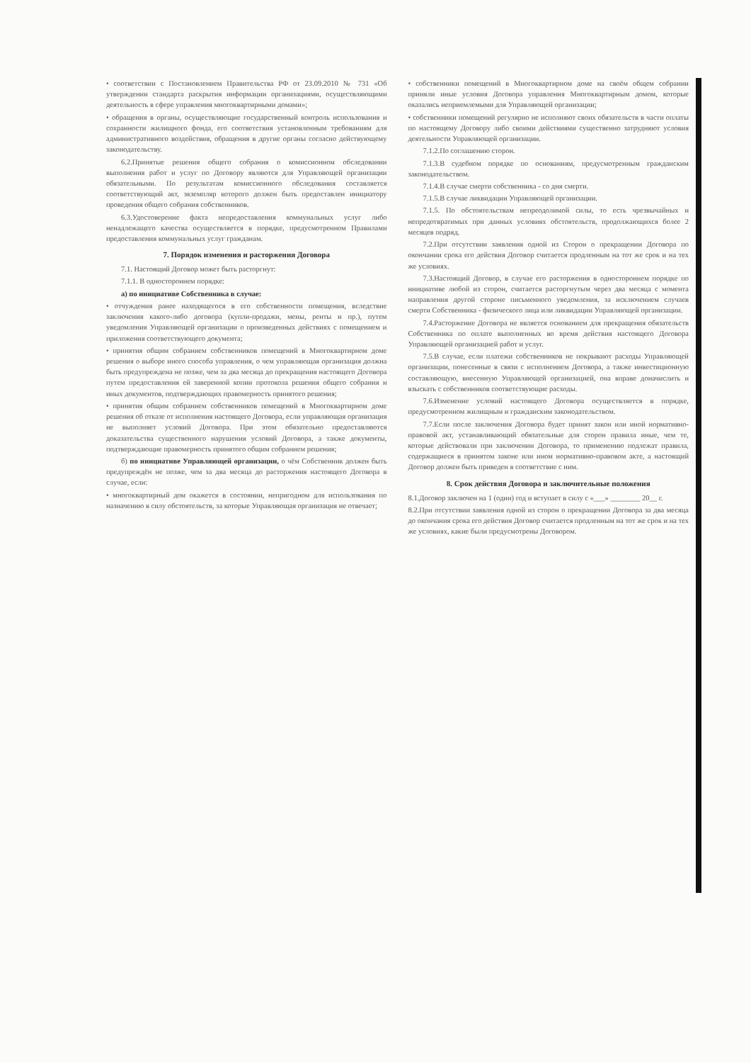• соответствии с Постановлением Правительства РФ от 23.09.2010 № 731 «Об утверждении стандарта раскрытия информации организациями, осуществляющими деятельность в сфере управления многоквартирными домами»;
• обращения в органы, осуществляющие государственный контроль использования и сохранности жилищного фонда, его соответствия установленным требованиям для административного воздействия, обращения в другие органы согласно действующему законодательству.
6.2.Принятые решения общего собрания о комиссионном обследовании выполнения работ и услуг по Договору являются для Управляющей организации обязательными. По результатам комиссионного обследования составляется соответствующий акт, экземпляр которого должен быть предоставлен инициатору проведения общего собрания собственников.
6.3.Удостоверение факта непредоставления коммунальных услуг либо ненадлежащего качества осуществляется в порядке, предусмотренном Правилами предоставления коммунальных услуг гражданам.
7. Порядок изменения и расторжения Договора
7.1. Настоящий Договор может быть расторгнут:
7.1.1. В одностороннем порядке:
а) по инициативе Собственника в случае:
• отчуждения ранее находящегося в его собственности помещения, вследствие заключения какого-либо договора (купли-продажи, мены, ренты и пр.), путем уведомления Управляющей организации о произведенных действиях с помещением и приложения соответствующего документа;
• принятия общим собранием собственников помещений в Многоквартирном доме решения о выборе иного способа управления, о чем управляющая организация должна быть предупреждена не позже, чем за два месяца до прекращения настоящего Договора путем предоставления ей заверенной копии протокола решения общего собрания и иных документов, подтверждающих правомерность принятого решения;
• принятия общим собранием собственников помещений в Многоквартирном доме решения об отказе от исполнения настоящего Договора, если управляющая организация не выполняет условий Договора. При этом обязательно предоставляются доказательства существенного нарушения условий Договора, а также документы, подтверждающие правомерность принятого общим собранием решения;
б) по инициативе Управляющей организации, о чём Собственник должен быть предупреждён не позже, чем за два месяца до расторжения настоящего Договора в случае, если:
• многоквартирный дом окажется в состоянии, непригодном для использования по назначению в силу обстоятельств, за которые Управляющая организация не отвечает;
• собственники помещений в Многоквартирном доме на своём общем собрании приняли иные условия Договора управления Многоквартирным домом, которые оказались неприемлемыми для Управляющей организации;
• собственники помещений регулярно не исполняют своих обязательств в части оплаты по настоящему Договору либо своими действиями существенно затрудняют условия деятельности Управляющей организации.
7.1.2.По соглашению сторон.
7.1.3.В судебном порядке по основаниям, предусмотренным гражданским законодательством.
7.1.4.В случае смерти собственника - со дня смерти.
7.1.5.В случае ликвидации Управляющей организации.
7.1.5. По обстоятельствам непреодолимой силы, то есть чрезвычайных и непредотвратимых при данных условиях обстоятельств, продолжающихся более 2 месяцев подряд.
7.2.При отсутствии заявления одной из Сторон о прекращении Договора по окончании срока его действия Договор считается продленным на тот же срок и на тех же условиях.
7.3.Настоящий Договор, в случае его расторжения в одностороннем порядке по инициативе любой из сторон, считается расторгнутым через два месяца с момента направления другой стороне письменного уведомления, за исключением случаев смерти Собственника - физического лица или ликвидации Управляющей организации.
7.4.Расторжение Договора не является основанием для прекращения обязательств Собственника по оплате выполненных во время действия настоящего Договора Управляющей организацией работ и услуг.
7.5.В случае, если платежи собственников не покрывают расходы Управляющей организации, понесенные в связи с исполнением Договора, а также инвестиционную составляющую, внесенную Управляющей организацией, она вправе доначислить и взыскать с собственников соответствующие расходы.
7.6.Изменение условий настоящего Договора осуществляется в порядке, предусмотренном жилищным и гражданским законодательством.
7.7.Если после заключения Договора будет принят закон или иной нормативно-правовой акт, устанавливающий обязательные для сторон правила иные, чем те, которые действовали при заключении Договора, то применению подлежат правила, содержащиеся в принятом законе или ином нормативно-правовом акте, а настоящий Договор должен быть приведен в соответствие с ним.
8. Срок действия Договора и заключительные положения
8.1.Договор заключен на 1 (один) год и вступает в силу с «___» ________ 20__ г.
8.2.При отсутствии заявления одной из сторон о прекращении Договора за два месяца до окончания срока его действия Договор считается продленным на тот же срок и на тех же условиях, какие были предусмотрены Договором.